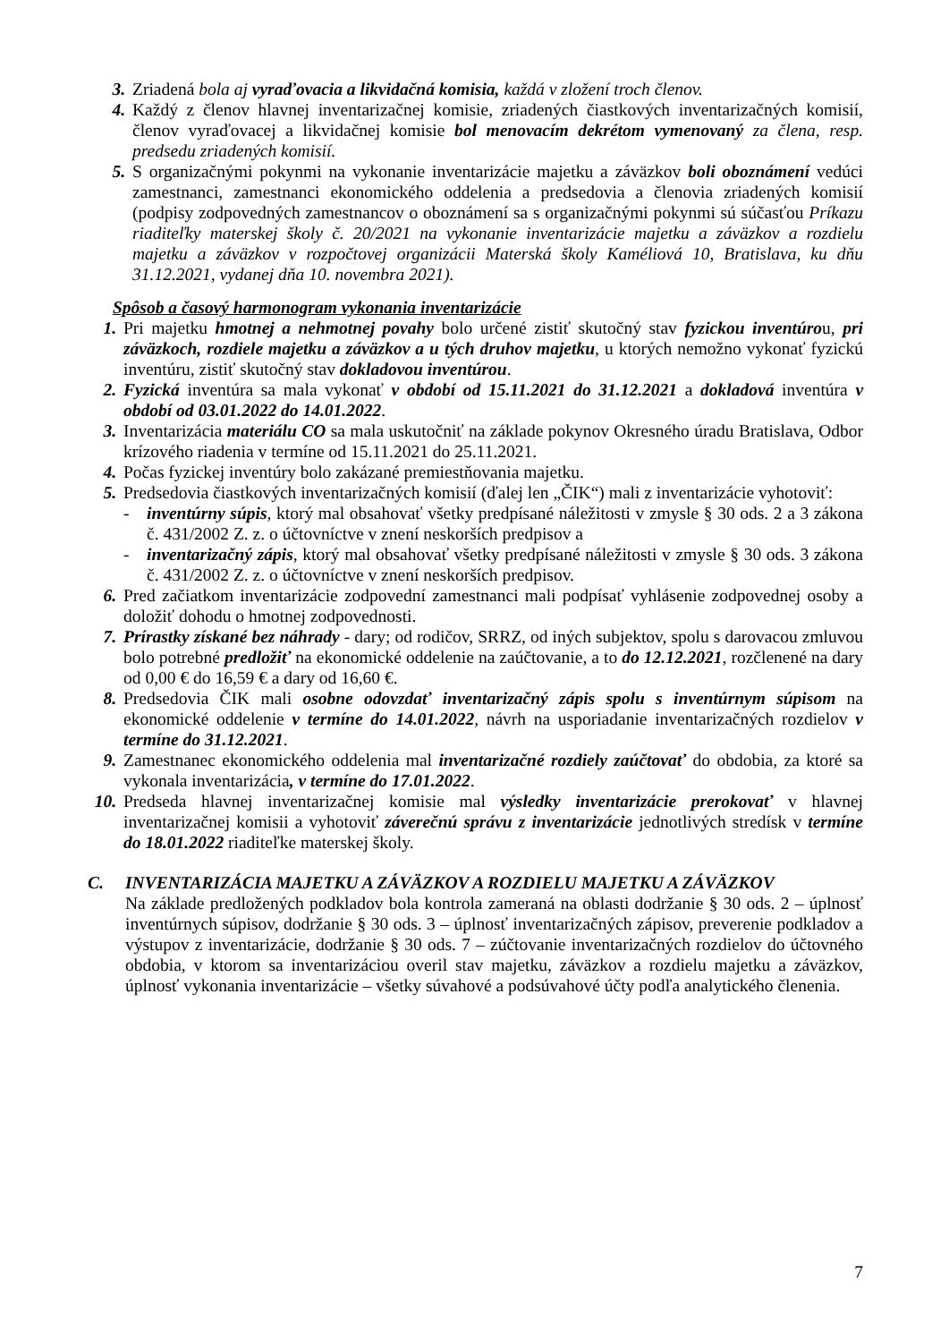3. Zriadená bola aj vyraďovacia a likvidačná komisia, každá v zložení troch členov.
4. Každý z členov hlavnej inventarizačnej komisie, zriadených čiastkových inventarizačných komisií, členov vyraďovacej a likvidačnej komisie bol menovacím dekrétom vymenovaný za člena, resp. predsedu zriadených komisií.
5. S organizačnými pokynmi na vykonanie inventarizácie majetku a záväzkov boli oboznámení vedúci zamestnanci, zamestnanci ekonomického oddelenia a predsedovia a členovia zriadených komisií (podpisy zodpovedných zamestnancov o oboznámení sa s organizačnými pokynmi sú súčasťou Príkazu riaditeľky materskej školy č. 20/2021 na vykonanie inventarizácie majetku a záväzkov a rozdielu majetku a záväzkov v rozpočtovej organizácii Materská školy Kaméliová 10, Bratislava, ku dňu 31.12.2021, vydanej dňa 10. novembra 2021).
Spôsob a časový harmonogram vykonania inventarizácie
1. Pri majetku hmotnej a nehmotnej povahy bolo určené zistiť skutočný stav fyzickou inventúrou, pri záväzkoch, rozdiele majetku a záväzkov a u tých druhov majetku, u ktorých nemožno vykonať fyzickú inventúru, zistiť skutočný stav dokladovou inventúrou.
2. Fyzická inventúra sa mala vykonať v období od 15.11.2021 do 31.12.2021 a dokladová inventúra v období od 03.01.2022 do 14.01.2022.
3. Inventarizácia materiálu CO sa mala uskutočniť na základe pokynov Okresného úradu Bratislava, Odbor krízového riadenia v termíne od 15.11.2021 do 25.11.2021.
4. Počas fyzickej inventúry bolo zakázané premiestňovania majetku.
5. Predsedovia čiastkových inventarizačných komisií (ďalej len „ČIK“) mali z inventarizácie vyhotoviť:
- inventúrny súpis, ktorý mal obsahovať všetky predpísané náležitosti v zmysle § 30 ods. 2 a 3 zákona č. 431/2002 Z. z. o účtovníctve v znení neskorších predpisov a
- inventarizačný zápis, ktorý mal obsahovať všetky predpísané náležitosti v zmysle § 30 ods. 3 zákona č. 431/2002 Z. z. o účtovníctve v znení neskorších predpisov.
6. Pred začiatkom inventarizácie zodpovední zamestnanci mali podpísať vyhlásenie zodpovednej osoby a doložiť dohodu o hmotnej zodpovednosti.
7. Prírastky získané bez náhrady - dary; od rodičov, SRRZ, od iných subjektov, spolu s darovacou zmluvou bolo potrebné predložiť na ekonomické oddelenie na zaúčtovanie, a to do 12.12.2021, rozčlenené na dary od 0,00 € do 16,59 € a dary od 16,60 €.
8. Predsedovia ČIK mali osobne odovzdať inventarizačný zápis spolu s inventúrnym súpisom na ekonomické oddelenie v termíne do 14.01.2022, návrh na usporiadanie inventarizačných rozdielov v termíne do 31.12.2021.
9. Zamestnanec ekonomického oddelenia mal inventarizačné rozdiely zaúčtovať do obdobia, za ktoré sa vykonala inventarizácia, v termíne do 17.01.2022.
10. Predseda hlavnej inventarizačnej komisie mal výsledky inventarizácie prerokovať v hlavnej inventarizačnej komisii a vyhotoviť záverečnú správu z inventarizácie jednotlivých stredísk v termíne do 18.01.2022 riaditeľke materskej školy.
C. INVENTARIZÁCIA MAJETKU A ZÁVÄZKOV A ROZDIELU MAJETKU A ZÁVÄZKOV
Na základe predložených podkladov bola kontrola zameraná na oblasti dodržanie § 30 ods. 2 – úplnosť inventúrnych súpisov, dodržanie § 30 ods. 3 – úplnosť inventarizačných zápisov, preverenie podkladov a výstupov z inventarizácie, dodržanie § 30 ods. 7 – zúčtovanie inventarizačných rozdielov do účtovného obdobia, v ktorom sa inventarizáciou overil stav majetku, záväzkov a rozdielu majetku a záväzkov, úplnosť vykonania inventarizácie – všetky súvahové a podsúvahové účty podľa analytického členenia.
7